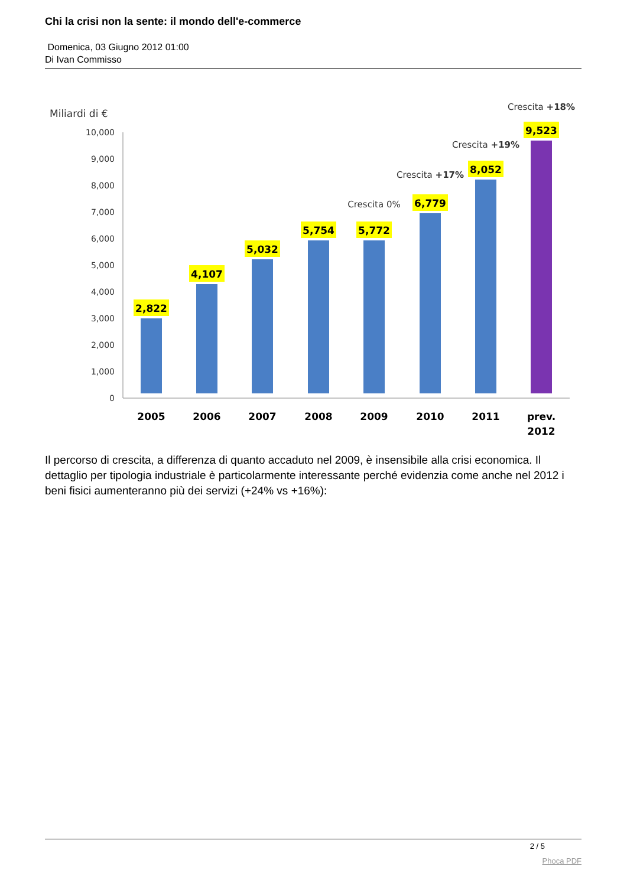Chi la crisi non la sente: il mondo dell'e-commerce
Domenica, 03 Giugno 2012 01:00
Di Ivan Commisso
Miliardi di €
10,000
9,000
8,000
7,000
6,000
5,000
4,000
3,000
2,000
1,000
0
2,822
4,107
5,032
5,754
5,772
6,779
8,052
9,523
2005
2006
2007
2008
2009
2010
2011
prev.
2012
Crescita 0%
Crescita +17%
Crescita +19%
Crescita +18%
Il percorso di crescita, a differenza di quanto accaduto nel 2009, è insensibile alla crisi economica. Il dettaglio per tipologia industriale è particolarmente interessante perché evidenzia come anche nel 2012 i beni fisici aumenteranno più dei servizi (+24% vs +16%):
2 / 5
Phoca PDF